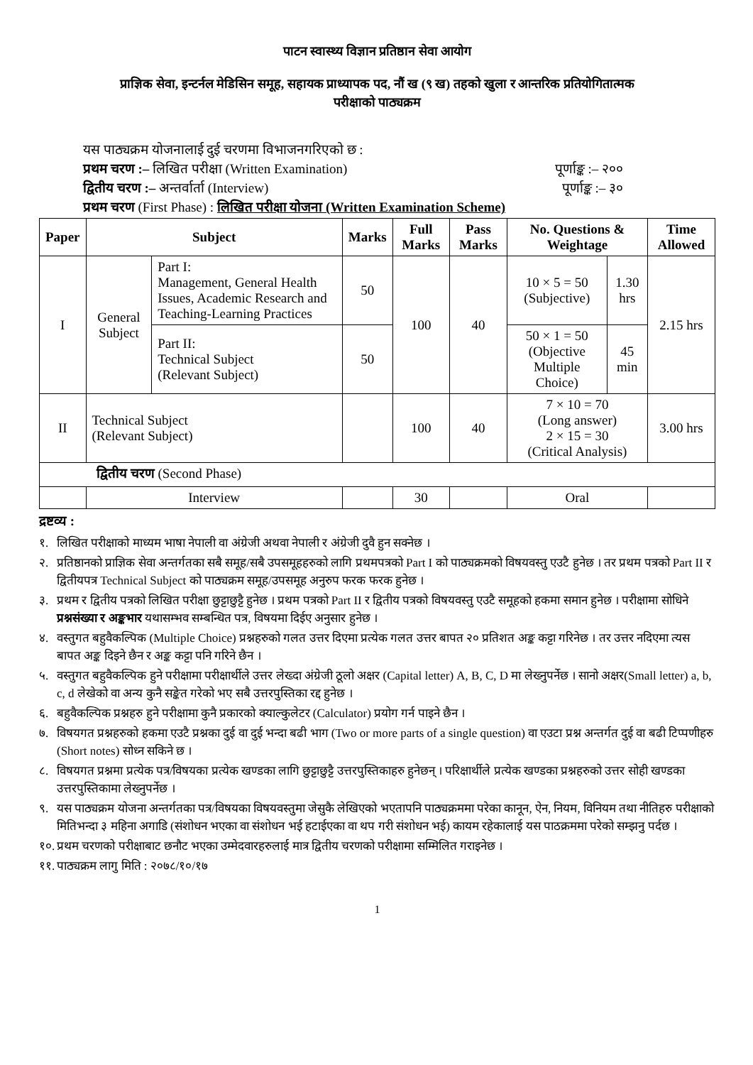पाटन स्वास्थ्य विज्ञान प्रतिष्ठान सेवा आयोग
प्राज्ञिक सेवा, इन्टर्नल मेडिसिन समूह, सहायक प्राध्यापक पद, नौं ख (९ ख) तहको खुला र आन्तरिक प्रतियोगितात्मक
परीक्षाको पाठ्यक्रम
यस पाठ्यक्रम योजनालाई दुई चरणमा विभाजनगरिएको छ :
प्रथम चरण :– लिखित परीक्षा (Written Examination) पूर्णाङ्क :– २००
द्वितीय चरण :– अन्तर्वार्ता (Interview) पूर्णाङ्क :– ३०
प्रथम चरण (First Phase) : लिखित परीक्षा योजना (Written Examination Scheme)
| Paper | Subject | | Marks | Full Marks | Pass Marks | No. Questions & Weightage | | Time Allowed |
| --- | --- | --- | --- | --- | --- | --- | --- | --- |
| I | General Subject | Part I: Management, General Health Issues, Academic Research and Teaching-Learning Practices | 50 | 100 | 40 | 10 × 5 = 50 (Subjective) | 1.30 hrs | 2.15 hrs |
| | | Part II: Technical Subject (Relevant Subject) | 50 | | | 50 × 1 = 50 (Objective Multiple Choice) | 45 min | |
| II | Technical Subject (Relevant Subject) | | | 100 | 40 | 7 × 10 = 70 (Long answer) 2 × 15 = 30 (Critical Analysis) | | 3.00 hrs |
| द्वितीय चरण (Second Phase) | | | | | | | | |
| | Interview | | | 30 | | Oral | | |
द्रष्टव्य :
१. लिखित परीक्षाको माध्यम भाषा नेपाली वा अंग्रेजी अथवा नेपाली र अंग्रेजी दुवै हुन सक्नेछ ।
२. प्रतिष्ठानको प्राज्ञिक सेवा अन्तर्गतका सबै समूह/सबै उपसमूहहरुको लागि प्रथमपत्रको Part I को पाठ्यक्रमको विषयवस्तु एउटै हुनेछ । तर प्रथम पत्रको Part II र द्वितीयपत्र Technical Subject को पाठ्यक्रम समूह/उपसमूह अनुरुप फरक फरक हुनेछ ।
३. प्रथम र द्वितीय पत्रको लिखित परीक्षा छुट्टाछुट्टै हुनेछ । प्रथम पत्रको Part II र द्वितीय पत्रको विषयवस्तु एउटै समूहको हकमा समान हुनेछ । परीक्षामा सोधिने प्रश्नसंख्या र अङ्कभार यथासम्भव सम्बन्धित पत्र, विषयमा दिईए अनुसार हुनेछ ।
४. वस्तुगत बहुवैकल्पिक (Multiple Choice) प्रश्नहरुको गलत उत्तर दिएमा प्रत्येक गलत उत्तर बापत २० प्रतिशत अङ्क कट्टा गरिनेछ । तर उत्तर नदिएमा त्यस बापत अङ्क दिइने छैन र अङ्क कट्टा पनि गरिने छैन ।
५. वस्तुगत बहुवैकल्पिक हुने परीक्षामा परीक्षार्थीले उत्तर लेख्दा अंग्रेजी ठूलो अक्षर (Capital letter) A, B, C, D मा लेख्नुपर्नेछ । सानो अक्षर(Small letter) a, b, c, d लेखेको वा अन्य कुनै सङ्केत गरेको भए सबै उत्तरपुस्तिका रद्द हुनेछ ।
६. बहुवैकल्पिक प्रश्नहरु हुने परीक्षामा कुनै प्रकारको क्याल्कुलेटर (Calculator) प्रयोग गर्न पाइने छैन ।
७. विषयगत प्रश्नहरुको हकमा एउटै प्रश्नका दुई वा दुई भन्दा बढी भाग (Two or more parts of a single question) वा एउटा प्रश्न अन्तर्गत दुई वा बढी टिप्पणीहरु (Short notes) सोध्न सकिने छ ।
८. विषयगत प्रश्नमा प्रत्येक पत्र/विषयका प्रत्येक खण्डका लागि छुट्टाछुट्टै उत्तरपुस्तिकाहरु हुनेछन् । परिक्षार्थीले प्रत्येक खण्डका प्रश्नहरुको उत्तर सोही खण्डका उत्तरपुस्तिकामा लेख्नुपर्नेछ ।
९. यस पाठ्यक्रम योजना अन्तर्गतका पत्र/विषयका विषयवस्तुमा जेसुकै लेखिएको भएतापनि पाठ्यक्रममा परेका कानून, ऐन, नियम, विनियम तथा नीतिहरु परीक्षाको मितिभन्दा ३ महिना अगाडि (संशोधन भएका वा संशोधन भई हटाईएका वा थप गरी संशोधन भई) कायम रहेकालाई यस पाठक्रममा परेको सम्झनु पर्दछ ।
१०. प्रथम चरणको परीक्षाबाट छनौट भएका उम्मेदवारहरुलाई मात्र द्वितीय चरणको परीक्षामा सम्मिलित गराइनेछ ।
११. पाठ्यक्रम लागु मिति : २०७८/१०/१७
1